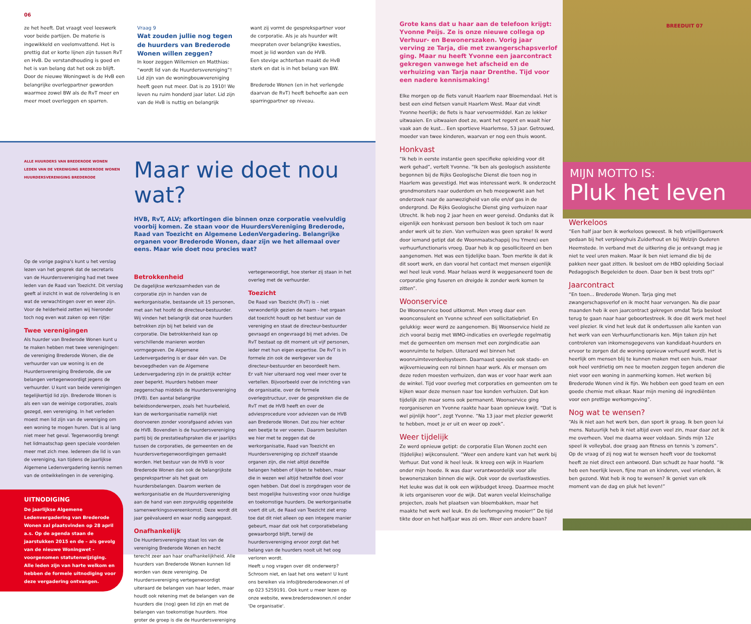06
ze het heeft. Dat vraagt veel leeswerk voor beide partijen. De materie is ingewikkeld en veelomvattend. Het is prettig dat er korte lijnen zijn tussen RvT en HvB. De verstandhouding is goed en het is van belang dat het ook zo blijft.
Door de nieuwe Woningwet is de HvB een belangrijke overlegpartner geworden waarmee zowel BW als de RvT meer en meer moet overleggen en sparren.
Vraag 9
Wat zouden jullie nog tegen de huurders van Brederode Wonen willen zeggen?
In koor zeggen Willemien en Matthias: “wordt lid van de Huurdersvereniging”! Lid zijn van de woningbouwvereniging heeft geen nut meer. Dat is zo 1910! We leven nu ruim honderd jaar later. Lid zijn van de HvB is nuttig en belangrijk
want zij vormt de gesprekspartner voor de corporatie. Als je als huurder wilt meepraten over belangrijke kwesties, moet je lid worden van de HVB.
Een stevige achterban maakt de HvB sterk en dat is in het belang van BW.
Brederode Wonen (en in het verlengde daarvan de RvT) heeft behoefte aan een sparringpartner op niveau.
ALLE HUURDERS VAN BREDERODE WONEN
LEDEN VAN DE VERENIGING BREDERODE WONEN
HUURDERSVERENIGING BREDERODE
Op de vorige pagina's kunt u het verslag lezen van het gesprek dat de secretaris van de Huurdersvereniging had met twee leden van de Raad van Toezicht. Dit verslag geeft al inzicht in wat de rolverdeling is en wat de verwachtingen over en weer zijn. Voor de helderheid zetten wij hieronder toch nog even wat zaken op een rijtje:
Twee verenigingen
Als huurder van Brederode Wonen kunt u te maken hebben met twee verenigingen: de vereniging Brederode Wonen, die de verhuurder van uw woning is en de Huurdersvereniging Brederode, die uw belangen vertegenwoordigt jegens de verhuurder. U kunt van beide verenigingen tegelijkertijd lid zijn. Brederode Wonen is als een van de weinige corporaties, zoals gezegd, een vereniging. In het verleden moest men lid zijn van de vereniging om een woning te mogen huren. Dat is al lang niet meer het geval. Tegenwoordig brengt het lidmaatschap geen speciale voordelen meer met zich mee. Iedereen die lid is van de vereniging, kan tijdens de jaarlijkse Algemene Ledenvergadering kennis nemen van de ontwikkelingen in de vereniging.
UITNODIGING
De jaarlijkse Algemene Ledenvergadering van Brederode Wonen zal plaatsvinden op 28 april a.s. Op de agenda staan de jaarstukken 2015 en de – als gevolg van de nieuwe Woningwet - voorgenomen statutenwijziging. Alle leden zijn van harte welkom en hebben de formele uitnodiging voor deze vergadering ontvangen.
Maar wie doet nou wat?
HVB, RvT, ALV; afkortingen die binnen onze corporatie veelvuldig voorbij komen. Ze staan voor de HuurdersVereniging Brederode, Raad van Toezicht en Algemene LedenVergadering. Belangrijke organen voor Brederode Wonen, daar zijn we het allemaal over eens. Maar wie doet nou precies wat?
Betrokkenheid
De dagelijkse werkzaamheden van de corporatie zijn in handen van de werkorganisatie, bestaande uit 15 personen, met aan het hoofd de directeur-bestuurder. Wij vinden het belangrijk dat onze huurders betrokken zijn bij het beleid van de corporatie. Die betrokkenheid kan op verschillende manieren worden vormgegeven. De Algemene Ledenvergadering is er daar één van. De bevoegdheden van de Algemene Ledenvergadering zijn in de praktijk echter zeer beperkt. Huurders hebben meer zeggenschap middels de Huurdersvereniging (HVB). Een aantal belangrijke beleidsonderwerpen, zoals het huurbeleid, kan de werkorganisatie namelijk niet doorvoeren zonder voorafgaand advies van de HVB. Bovendien is de huurdersvereniging partij bij de prestatieafspraken die er jaarlijks tussen de corporaties, de gemeenten en de huurdersvertegenwoordigingen gemaakt worden. Het bestuur van de HVB is voor Brederode Wonen dan ook de belangrijkste gesprekspartner als het gaat om huurdersbelangen. Daarom werken de werkorganisatie en de Huurdersvereniging aan de hand van een zorgvuldig opgestelde samenwerkingsovereenkomst. Deze wordt dit jaar geëvalueerd en waar nodig aangepast.
Onafhankelijk
De Huurdersvereniging staat los van de vereniging Brederode Wonen en hecht terecht zeer aan haar onafhankelijkheid. Alle huurders van Brederode Wonen kunnen lid worden van deze vereniging. De Huurdersvereniging vertegenwoordigt uiteraard de belangen van haar leden, maar houdt ook rekening met de belangen van de huurders die (nog) geen lid zijn en met de belangen van toekomstige huurders. Hoe groter de groep is die de Huurdersvereniging
vertegenwoordigt, hoe sterker zij staan in het overleg met de verhuurder.
Toezicht
De Raad van Toezicht (RvT) is – niet verwonderlijk gezien de naam - het orgaan dat toezicht houdt op het bestuur van de vereniging en staat de directeur-bestuurder gevraagd en ongevraagd bij met advies. De RvT bestaat op dit moment uit vijf personen, ieder met hun eigen expertise. De RvT is in formele zin ook de werkgever van de directeur-bestuurder en beoordeelt hem.
Er valt hier uiteraard nog veel meer over te vertellen. Bijvoorbeeld over de inrichting van de organisatie, over de formele overlegstructuur, over de gesprekken die de RvT met de HVB heeft en over de adviesprocedure voor adviezen van de HVB aan Brederode Wonen. Dat zou hier echter een beetje te ver voeren. Daarom besluiten we hier met te zeggen dat de werkorganisatie, Raad van Toezicht en Huurdersvereniging op zichzelf staande organen zijn, die niet altijd dezelfde belangen hebben of lijken te hebben, maar die in wezen wel altijd hetzelfde doel voor ogen hebben. Dat doel is zorgdragen voor de best mogelijke huisvesting voor onze huidige en toekomstige huurders. De werkorganisatie voert dit uit, de Raad van Toezicht ziet erop toe dat dit niet alleen op een integere manier gebeurt, maar dat ook het corporatiebelang gewaarborgd blijft, terwijl de huurdersvereniging ervoor zorgt dat het belang van de huurders nooit uit het oog verloren wordt.
Heeft u nog vragen over dit onderwerp? Schroom niet, en laat het ons weten! U kunt ons bereiken via info@brederodewonen.nl of op 023 5259191. Ook kunt u meer lezen op onze website, www.brederodewonen.nl onder 'De organisatie'.
Grote kans dat u haar aan de telefoon krijgt: Yvonne Peijs. Ze is onze nieuwe collega op Verhuur- en Bewonerszaken. Vorig jaar verving ze Tarja, die met zwangerschapsverlof ging. Maar nu heeft Yvonne een jaarcontract gekregen vanwege het afscheid en de verhuizing van Tarja naar Drenthe. Tijd voor een nadere kennismaking!
Elke morgen op de fiets vanuit Haarlem naar Bloemendaal. Het is best een eind fietsen vanuit Haarlem West. Maar dat vindt Yvonne heerlijk; de fiets is haar vervoermiddel. Kan ze lekker uitwaaien. En uitwaaien doet ze, want het regent en waait hier vaak aan de kust... Een sportieve Haarlemse, 53 jaar. Getrouwd, moeder van twee kinderen, waarvan er nog een thuis woont.
Honkvast
“Ik heb in eerste instantie geen specifieke opleiding voor dit werk gehad”, vertelt Yvonne. “Ik ben als geologisch assistente begonnen bij de Rijks Geologische Dienst die toen nog in Haarlem was gevestigd. Het was interessant werk. Ik onderzocht grondmonsters naar ouderdom en heb meegewerkt aan het onderzoek naar de aanwezigheid van olie en/of gas in de ondergrond. De Rijks Geologische Dienst ging verhuizen naar Utrecht. Ik heb nog 2 jaar heen en weer gereisd. Ondanks dat ik eigenlijk een honkvast persoon ben besloot ik toch om naar ander werk uit te zien. Van verhuizen was geen sprake! Ik werd door iemand getipt dat de Woonmaatschappij (nu Ymere) een verhuurfunctionaris vroeg. Daar heb ik op gesolliciteerd en ben aangenomen. Het was een tijdelijke baan. Toen merkte ik dat ik dit soort werk, en dan vooral het contact met mensen eigenlijk wel heel leuk vond. Maar helaas werd ik weggesaneerd toen de corporatie ging fuseren en dreigde ik zonder werk komen te zitten”.
Woonservice
De Woonservice bood uitkomst. Men vroeg daar een woonconsulent en Yvonne schreef een sollicitatiebrief. En gelukkig: weer werd ze aangenomen. Bij Woonservice hield ze zich vooral bezig met WMO-indicaties en overlegde regelmatig met de gemeenten om mensen met een zorgindicatie aan woonruimte te helpen. Uiteraard wel binnen het woonruimteverdeelsysteem. Daarnaast speelde ook stads- en wijkvernieuwing een rol binnen haar werk. Als er mensen om deze reden moesten verhuizen, dan was er voor haar werk aan de winkel. Tijd voor overleg met corporaties en gemeenten om te kijken waar deze mensen naar toe konden verhuizen. Dat kon tijdelijk zijn maar soms ook permanent. Woonservice ging reorganiseren en Yvonne raakte haar baan opnieuw kwijt. “Dat is wel pijnlijk hoor”, zegt Yvonne. “Na 13 jaar met plezier gewerkt te hebben, moet je er uit en weer op zoek”.
Weer tijdelijk
Ze werd opnieuw getipt: de corporatie Elan Wonen zocht een (tijdelijke) wijkconsulent. “Weer een andere kant van het werk bij Verhuur. Dat vond ik heel leuk. Ik kreeg een wijk in Haarlem onder mijn hoede. Ik was daar verantwoordelijk voor alle bewonerszaken binnen die wijk. Ook voor de overlastkwesties. Het leuke was dat ik ook een wijkbudget kreeg. Daarmee mocht ik iets organiseren voor de wijk. Dat waren veelal kleinschalige projecten, zoals het plaatsen van bloembakken, maar het maakte het werk wel leuk. En de leefomgeving mooier!” De tijd tikte door en het halfjaar was zó om. Weer een andere baan?
BREEDUIT 07
MIJN MOTTO IS:
Pluk het leven
Werkeloos
“Een half jaar ben ik werkeloos geweest. Ik heb vrijwilligerswerk gedaan bij het verpleeghuis Zuiderhout en bij Welzijn Ouderen Heemstede. In verband met de uitkering die je ontvangt mag je niet te veel uren maken. Maar ik ben niet iemand die bij de pakken neer gaat zitten. Ik besloot om de HBO opleiding Sociaal Pedagogisch Begeleiden te doen. Daar ben ik best trots op!”
Jaarcontract
“En toen... Brederode Wonen. Tarja ging met zwangerschapsverlof en ik mocht haar vervangen. Na die paar maanden heb ik een jaarcontract gekregen omdat Tarja besloot terug te gaan naar haar geboortestreek. Ik doe dit werk met heel veel plezier. Ik vind het leuk dat ik ondertussen alle kanten van het werk van een Verhuurfunctionaris ken. Mijn taken zijn het controleren van inkomensgegevens van kandidaat-huurders en ervoor te zorgen dat de woning opnieuw verhuurd wordt. Het is heerlijk om mensen blij te kunnen maken met een huis, maar ook heel verdrietig om nee te moeten zeggen tegen anderen die niet voor een woning in aanmerking komen. Het werken bij Brederode Wonen vind ik fijn. We hebben een goed team en een goede chemie met elkaar. Naar mijn mening dé ingrediënten voor een prettige werkomgeving”.
Nog wat te wensen?
“Als ik niet aan het werk ben, dan sport ik graag. Ik ben geen lui mens. Natuurlijk heb ik niet altijd even veel zin, maar daar zet ik me overheen. Voel me daarna weer voldaan. Sinds mijn 12e speel ik volleybal, doe graag aan fitness en tennis 's zomers”.
Op de vraag of zij nog wat te wensen heeft voor de toekomst heeft ze niet direct een antwoord. Dan schudt ze haar hoofd. “Ik heb een heerlijk leven, fijne man en kinderen, veel vrienden, ik ben gezond. Wat heb ik nog te wensen? Ik geniet van elk moment van de dag en pluk het leven!”